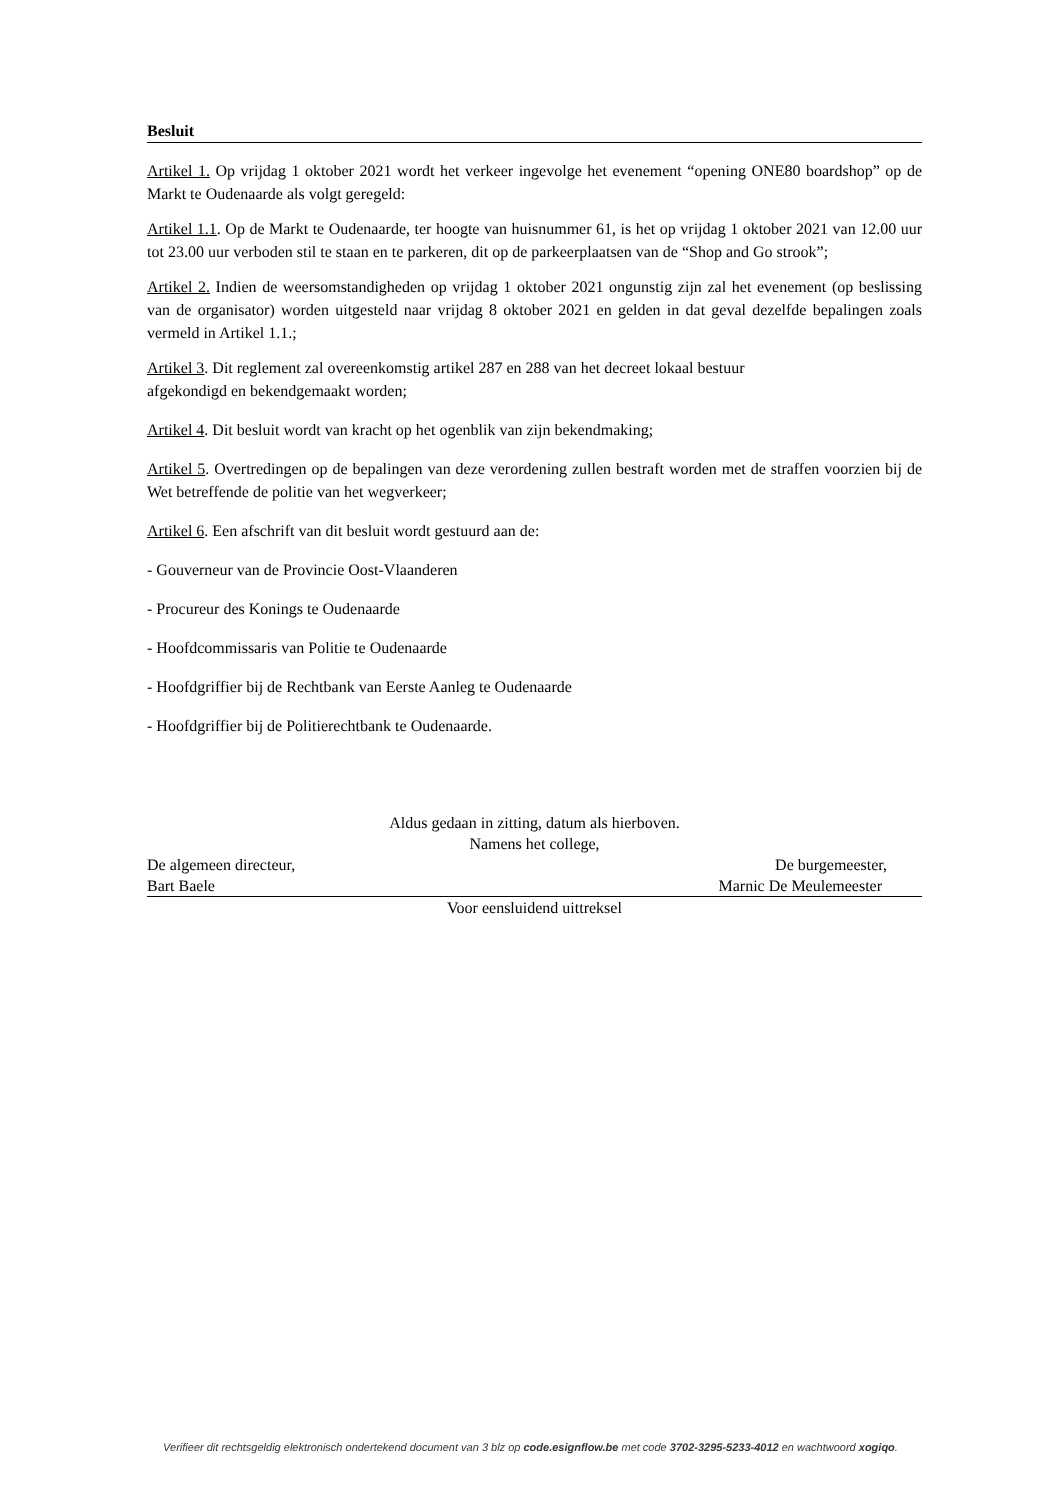Besluit
Artikel 1. Op vrijdag 1 oktober 2021 wordt het verkeer ingevolge het evenement “opening ONE80 boardshop” op de Markt te Oudenaarde als volgt geregeld:
Artikel 1.1. Op de Markt te Oudenaarde, ter hoogte van huisnummer 61, is het op vrijdag 1 oktober 2021 van 12.00 uur tot 23.00 uur verboden stil te staan en te parkeren, dit op de parkeerplaatsen van de “Shop and Go strook”;
Artikel 2. Indien de weersomstandigheden op vrijdag 1 oktober 2021 ongunstig zijn zal het evenement (op beslissing van de organisator) worden uitgesteld naar vrijdag 8 oktober 2021 en gelden in dat geval dezelfde bepalingen zoals vermeld in Artikel 1.1.;
Artikel 3. Dit reglement zal overeenkomstig artikel 287 en 288 van het decreet lokaal bestuur
afgekondigd en bekendgemaakt worden;
Artikel 4. Dit besluit wordt van kracht op het ogenblik van zijn bekendmaking;
Artikel 5. Overtredingen op de bepalingen van deze verordening zullen bestraft worden met de straffen voorzien bij de Wet betreffende de politie van het wegverkeer;
Artikel 6. Een afschrift van dit besluit wordt gestuurd aan de:
- Gouverneur van de Provincie Oost-Vlaanderen
- Procureur des Konings te Oudenaarde
- Hoofdcommissaris van Politie te Oudenaarde
- Hoofdgriffier bij de Rechtbank van Eerste Aanleg te Oudenaarde
- Hoofdgriffier bij de Politierechtbank te Oudenaarde.
Aldus gedaan in zitting, datum als hierboven.
Namens het college,
De algemeen directeur, De burgemeester,
Bart Baele Marnic De Meulemeester
Voor eensluidend uittreksel
Verifieer dit rechtsgeldig elektronisch ondertekend document van 3 blz op code.esignflow.be met code 3702-3295-5233-4012 en wachtwoord xogiqo.